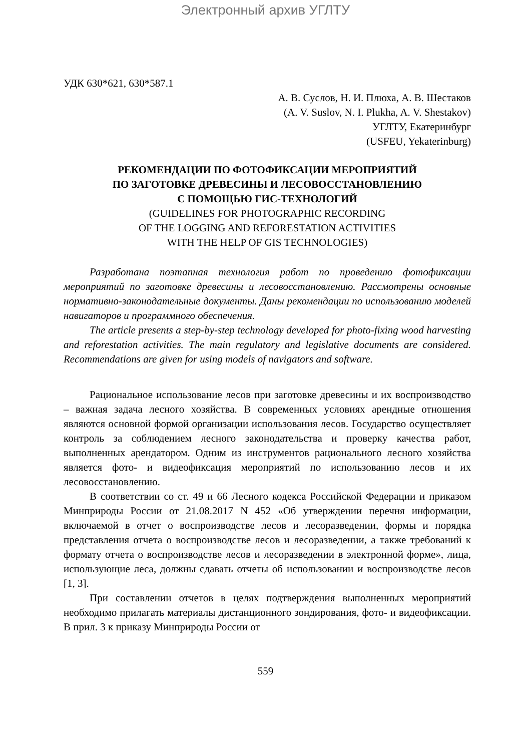Электронный архив УГЛТУ
УДК 630*621, 630*587.1
А. В. Суслов, Н. И. Плюха, А. В. Шестаков
(A. V. Suslov, N. I. Plukha, A. V. Shestakov)
УГЛТУ, Екатеринбург
(USFEU, Yekaterinburg)
РЕКОМЕНДАЦИИ ПО ФОТОФИКСАЦИИ МЕРОПРИЯТИЙ
ПО ЗАГОТОВКЕ ДРЕВЕСИНЫ И ЛЕСОВОССТАНОВЛЕНИЮ
С ПОМОЩЬЮ ГИС-ТЕХНОЛОГИЙ
(GUIDELINES FOR PHOTOGRAPHIC RECORDING
OF THE LOGGING AND REFORESTATION ACTIVITIES
WITH THE HELP OF GIS TECHNOLOGIES)
Разработана поэтапная технология работ по проведению фотофиксации мероприятий по заготовке древесины и лесовосстановлению. Рассмотрены основные нормативно-законодательные документы. Даны рекомендации по использованию моделей навигаторов и программного обеспечения.
The article presents a step-by-step technology developed for photo-fixing wood harvesting and reforestation activities. The main regulatory and legislative documents are considered. Recommendations are given for using models of navigators and software.
Рациональное использование лесов при заготовке древесины и их воспроизводство – важная задача лесного хозяйства. В современных условиях арендные отношения являются основной формой организации использования лесов. Государство осуществляет контроль за соблюдением лесного законодательства и проверку качества работ, выполненных арендатором. Одним из инструментов рационального лесного хозяйства является фото- и видеофиксация мероприятий по использованию лесов и их лесовосстановлению.
В соответствии со ст. 49 и 66 Лесного кодекса Российской Федерации и приказом Минприроды России от 21.08.2017 N 452 «Об утверждении перечня информации, включаемой в отчет о воспроизводстве лесов и лесоразведении, формы и порядка представления отчета о воспроизводстве лесов и лесоразведении, а также требований к формату отчета о воспроизводстве лесов и лесоразведении в электронной форме», лица, использующие леса, должны сдавать отчеты об использовании и воспроизводстве лесов [1, 3].
При составлении отчетов в целях подтверждения выполненных мероприятий необходимо прилагать материалы дистанционного зондирования, фото- и видеофиксации. В прил. 3 к приказу Минприроды России от
559